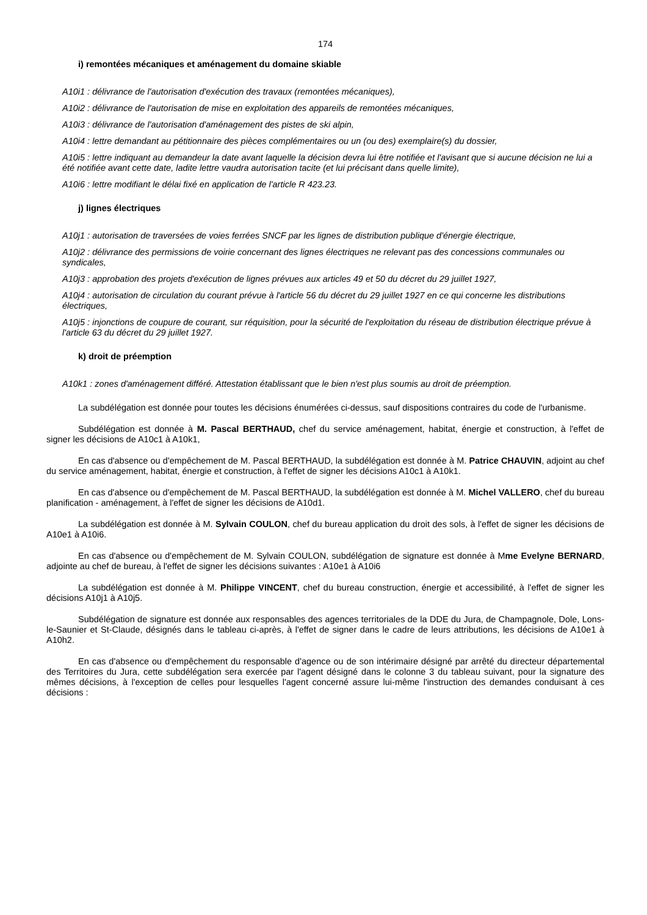174
i) remontées mécaniques et aménagement du domaine skiable
A10i1 : délivrance de l'autorisation d'exécution des travaux (remontées mécaniques),
A10i2 : délivrance de l'autorisation de mise en exploitation des appareils de remontées mécaniques,
A10i3 : délivrance de l'autorisation d'aménagement des pistes de ski alpin,
A10i4 : lettre demandant au pétitionnaire des pièces complémentaires ou un (ou des) exemplaire(s) du dossier,
A10i5 : lettre indiquant au demandeur la date avant laquelle la décision devra lui être notifiée et l'avisant que si aucune décision ne lui a été notifiée avant cette date, ladite lettre vaudra autorisation tacite (et lui précisant dans quelle limite),
A10i6 : lettre modifiant le délai fixé en application de l'article R 423.23.
j) lignes électriques
A10j1 : autorisation de traversées de voies ferrées SNCF par les lignes de distribution publique d'énergie électrique,
A10j2 : délivrance des permissions de voirie concernant des lignes électriques ne relevant pas des concessions communales ou syndicales,
A10j3 : approbation des projets d'exécution de lignes prévues aux articles 49 et 50 du décret du 29 juillet 1927,
A10j4 : autorisation de circulation du courant prévue à l'article 56 du décret du 29 juillet 1927 en ce qui concerne les distributions électriques,
A10j5 : injonctions de coupure de courant, sur réquisition, pour la sécurité de l'exploitation du réseau de distribution électrique prévue à l'article 63 du décret du 29 juillet 1927.
k) droit de préemption
A10k1 : zones d'aménagement différé. Attestation établissant que le bien n'est plus soumis au droit de préemption.
La subdélégation est donnée pour toutes les décisions énumérées ci-dessus, sauf dispositions contraires du code de l'urbanisme.
Subdélégation est donnée à M. Pascal BERTHAUD, chef du service aménagement, habitat, énergie et construction, à l'effet de signer les décisions de A10c1 à A10k1,
En cas d'absence ou d'empêchement de M. Pascal BERTHAUD, la subdélégation est donnée à M. Patrice CHAUVIN, adjoint au chef du service aménagement, habitat, énergie et construction, à l'effet de signer les décisions A10c1 à A10k1.
En cas d'absence ou d'empêchement de M. Pascal BERTHAUD, la subdélégation est donnée à M. Michel VALLERO, chef du bureau planification - aménagement, à l'effet de signer les décisions de A10d1.
La subdélégation est donnée à M. Sylvain COULON, chef du bureau application du droit des sols, à l'effet de signer les décisions de A10e1 à A10i6.
En cas d'absence ou d'empêchement de M. Sylvain COULON, subdélégation de signature est donnée à Mme Evelyne BERNARD, adjointe au chef de bureau, à l'effet de signer les décisions suivantes : A10e1 à A10i6
La subdélégation est donnée à M. Philippe VINCENT, chef du bureau construction, énergie et accessibilité, à l'effet de signer les décisions A10j1 à A10j5.
Subdélégation de signature est donnée aux responsables des agences territoriales de la DDE du Jura, de Champagnole, Dole, Lons-le-Saunier et St-Claude, désignés dans le tableau ci-après, à l'effet de signer dans le cadre de leurs attributions, les décisions de A10e1 à A10h2.
En cas d'absence ou d'empêchement du responsable d'agence ou de son intérimaire désigné par arrêté du directeur départemental des Territoires du Jura, cette subdélégation sera exercée par l'agent désigné dans le colonne 3 du tableau suivant, pour la signature des mêmes décisions, à l'exception de celles pour lesquelles l'agent concerné assure lui-même l'instruction des demandes conduisant à ces décisions :